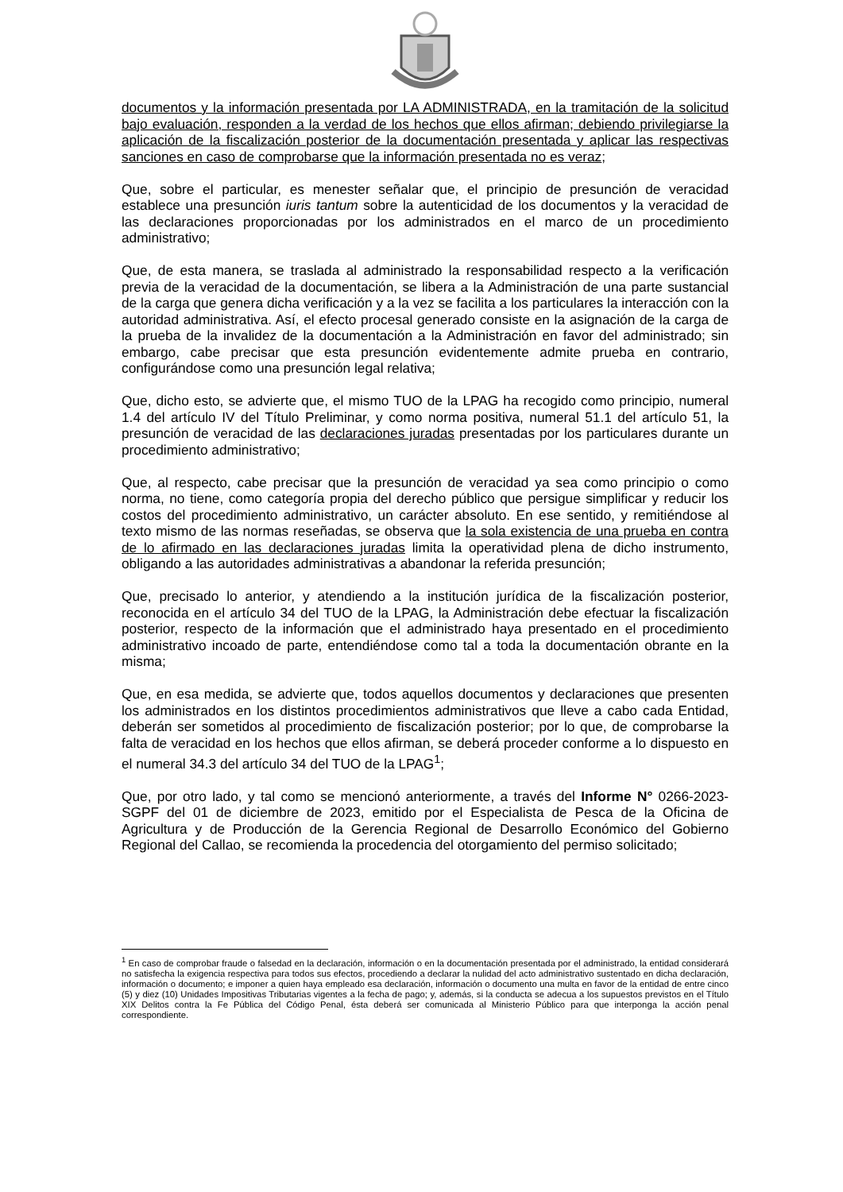documentos y la información presentada por LA ADMINISTRADA, en la tramitación de la solicitud bajo evaluación, responden a la verdad de los hechos que ellos afirman; debiendo privilegiarse la aplicación de la fiscalización posterior de la documentación presentada y aplicar las respectivas sanciones en caso de comprobarse que la información presentada no es veraz;
Que, sobre el particular, es menester señalar que, el principio de presunción de veracidad establece una presunción iuris tantum sobre la autenticidad de los documentos y la veracidad de las declaraciones proporcionadas por los administrados en el marco de un procedimiento administrativo;
Que, de esta manera, se traslada al administrado la responsabilidad respecto a la verificación previa de la veracidad de la documentación, se libera a la Administración de una parte sustancial de la carga que genera dicha verificación y a la vez se facilita a los particulares la interacción con la autoridad administrativa. Así, el efecto procesal generado consiste en la asignación de la carga de la prueba de la invalidez de la documentación a la Administración en favor del administrado; sin embargo, cabe precisar que esta presunción evidentemente admite prueba en contrario, configurándose como una presunción legal relativa;
Que, dicho esto, se advierte que, el mismo TUO de la LPAG ha recogido como principio, numeral 1.4 del artículo IV del Título Preliminar, y como norma positiva, numeral 51.1 del artículo 51, la presunción de veracidad de las declaraciones juradas presentadas por los particulares durante un procedimiento administrativo;
Que, al respecto, cabe precisar que la presunción de veracidad ya sea como principio o como norma, no tiene, como categoría propia del derecho público que persigue simplificar y reducir los costos del procedimiento administrativo, un carácter absoluto. En ese sentido, y remitiéndose al texto mismo de las normas reseñadas, se observa que la sola existencia de una prueba en contra de lo afirmado en las declaraciones juradas limita la operatividad plena de dicho instrumento, obligando a las autoridades administrativas a abandonar la referida presunción;
Que, precisado lo anterior, y atendiendo a la institución jurídica de la fiscalización posterior, reconocida en el artículo 34 del TUO de la LPAG, la Administración debe efectuar la fiscalización posterior, respecto de la información que el administrado haya presentado en el procedimiento administrativo incoado de parte, entendiéndose como tal a toda la documentación obrante en la misma;
Que, en esa medida, se advierte que, todos aquellos documentos y declaraciones que presenten los administrados en los distintos procedimientos administrativos que lleve a cabo cada Entidad, deberán ser sometidos al procedimiento de fiscalización posterior; por lo que, de comprobarse la falta de veracidad en los hechos que ellos afirman, se deberá proceder conforme a lo dispuesto en el numeral 34.3 del artículo 34 del TUO de la LPAG<sup>1</sup>;
Que, por otro lado, y tal como se mencionó anteriormente, a través del Informe N° 0266-2023-SGPF del 01 de diciembre de 2023, emitido por el Especialista de Pesca de la Oficina de Agricultura y de Producción de la Gerencia Regional de Desarrollo Económico del Gobierno Regional del Callao, se recomienda la procedencia del otorgamiento del permiso solicitado;
<sup>1</sup> En caso de comprobar fraude o falsedad en la declaración, información o en la documentación presentada por el administrado, la entidad considerará no satisfecha la exigencia respectiva para todos sus efectos, procediendo a declarar la nulidad del acto administrativo sustentado en dicha declaración, información o documento; e imponer a quien haya empleado esa declaración, información o documento una multa en favor de la entidad de entre cinco (5) y diez (10) Unidades Impositivas Tributarias vigentes a la fecha de pago; y, además, si la conducta se adecua a los supuestos previstos en el Título XIX Delitos contra la Fe Pública del Código Penal, ésta deberá ser comunicada al Ministerio Público para que interponga la acción penal correspondiente.